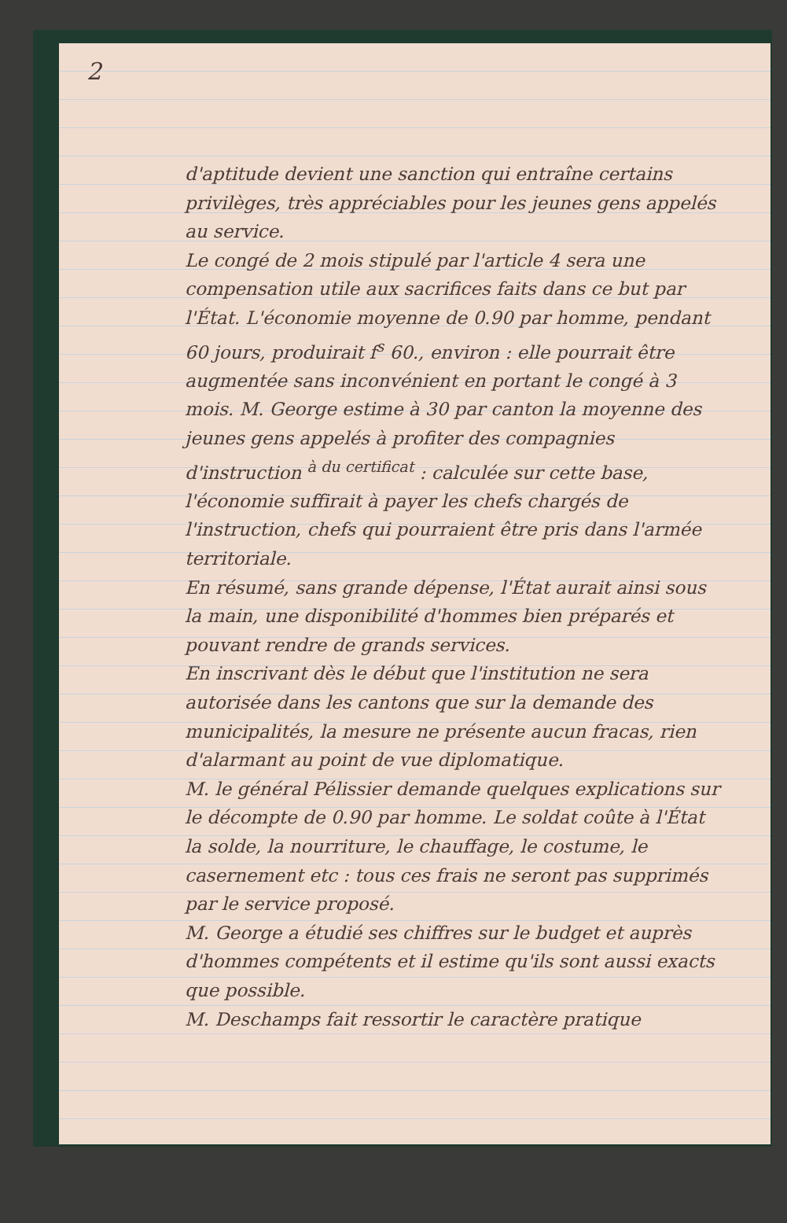2
d'aptitude devient une sanction qui entraîne certains privilèges, très appréciables pour les jeunes gens appelés au service.
Le congé de 2 mois stipulé par l'article 4 sera une compensation utile aux sacrifices faits dans ce but par l'État. L'économie moyenne de 0.90 par homme, pendant 60 jours, produirait f<sup>s</sup> 60., environ : elle pourrait être augmentée sans inconvénient en portant le congé à 3 mois. M. George estime à 30 par canton la moyenne des jeunes gens appelés à profiter des compagnies d'instruction <sup>à du certificat</sup> : calculée sur cette base, l'économie suffirait à payer les chefs chargés de l'instruction, chefs qui pourraient être pris dans l'armée territoriale.
En résumé, sans grande dépense, l'État aurait ainsi sous la main, une disponibilité d'hommes bien préparés et pouvant rendre de grands services.
En inscrivant dès le début que l'institution ne sera autorisée dans les cantons que sur la demande des municipalités, la mesure ne présente aucun fracas, rien d'alarmant au point de vue diplomatique.
M. le général Pélissier demande quelques explications sur le décompte de 0.90 par homme. Le soldat coûte à l'État la solde, la nourriture, le chauffage, le costume, le casernement etc : tous ces frais ne seront pas supprimés par le service proposé.
M. George a étudié ses chiffres sur le budget et auprès d'hommes compétents et il estime qu'ils sont aussi exacts que possible.
M. Deschamps fait ressortir le caractère pratique